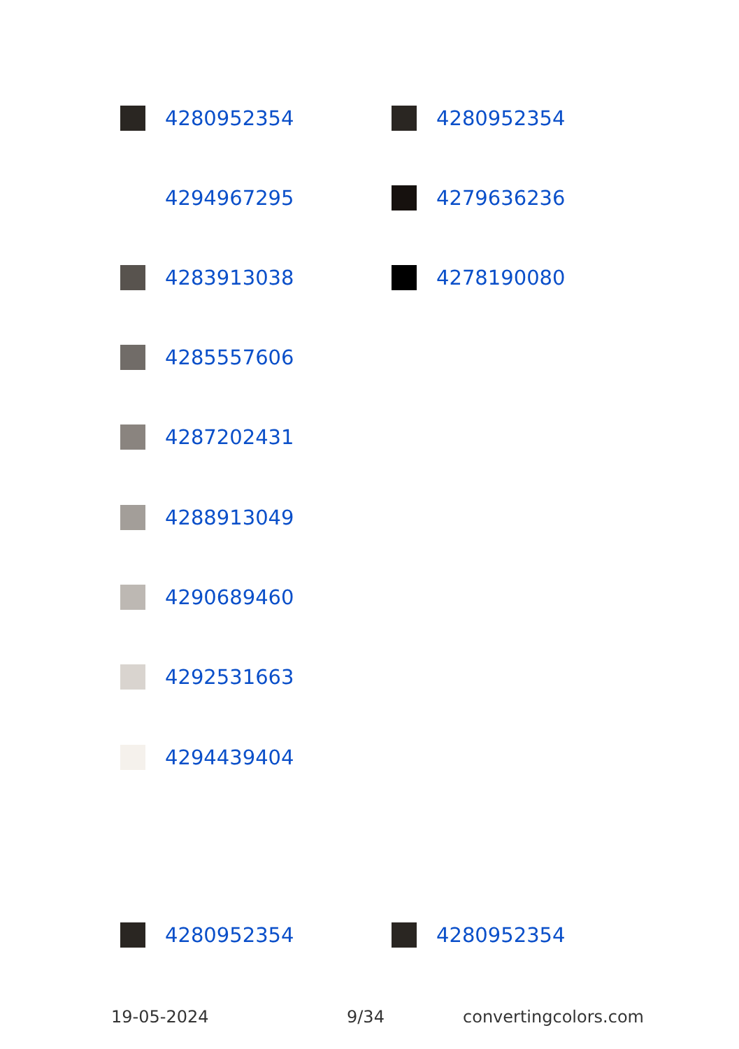4280952354 4280952354
4294967295 4279636236
4283913038 4278190080
4285557606
4287202431
4288913049
4290689460
4292531663
4294439404
4280952354 4280952354
19-05-2024 9/34 convertingcolors.com